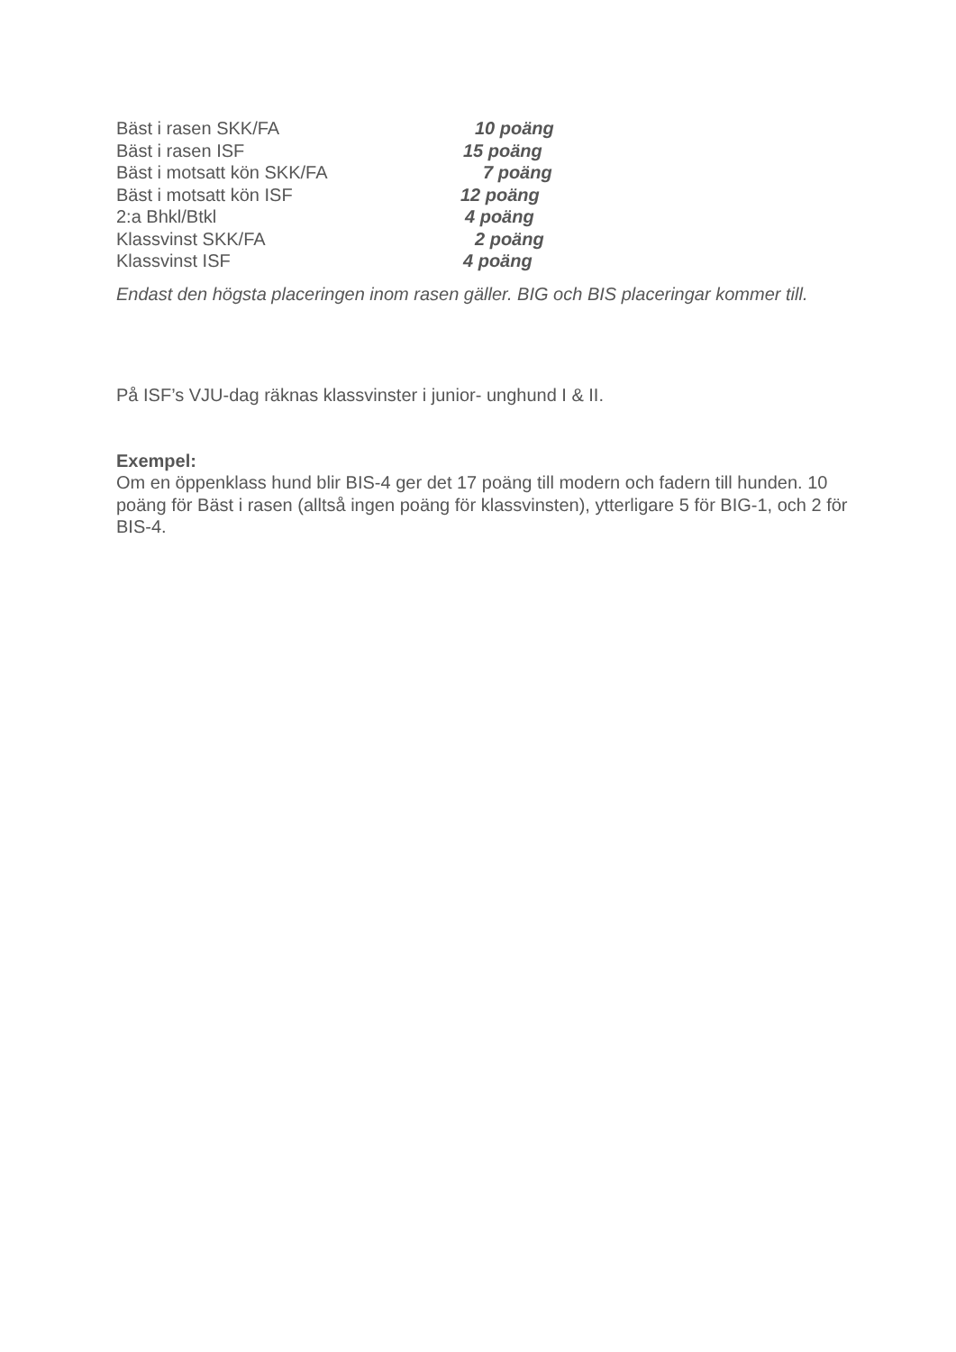Bäst i rasen SKK/FA 10 poäng
Bäst i rasen ISF 15 poäng
Bäst i motsatt kön SKK/FA 7 poäng
Bäst i motsatt kön ISF 12 poäng
2:a Bhkl/Btkl 4 poäng
Klassvinst SKK/FA 2 poäng
Klassvinst ISF 4 poäng
Endast den högsta placeringen inom rasen gäller. BIG och BIS placeringar kommer till.
På ISF’s VJU-dag räknas klassvinster i junior- unghund I & II.
Exempel:
Om en öppenklass hund blir BIS-4 ger det 17 poäng till modern och fadern till hunden. 10 poäng för Bäst i rasen (alltså ingen poäng för klassvinsten), ytterligare 5 för BIG-1, och 2 för BIS-4.